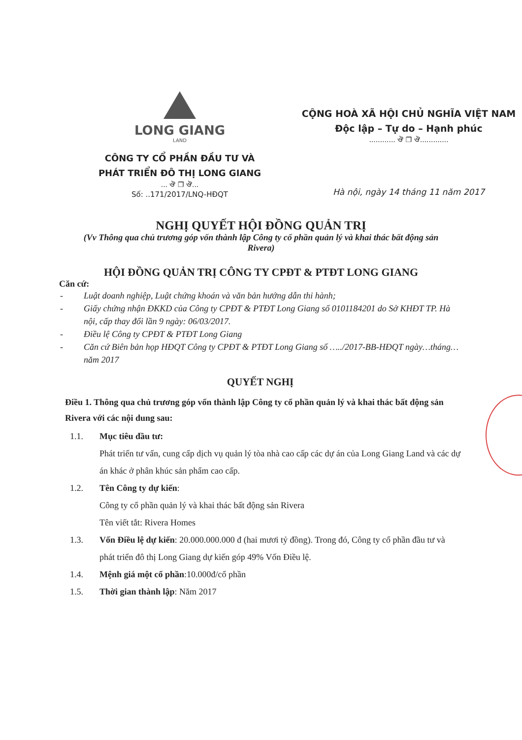LONG GIANG
LAND
CÔNG TY CỔ PHẦN ĐẦU TƯ VÀ
PHÁT TRIỂN ĐÔ THỊ LONG GIANG
... ঔ ❐ ঔ...
Số: ..171/2017/LNQ-HĐQT
CỘNG HOÀ XÃ HỘI CHỦ NGHĨA VIỆT NAM
Độc lập – Tự do – Hạnh phúc
............ ঔ ❐ ঔ.............
Hà nội, ngày 14 tháng 11 năm 2017
NGHỊ QUYẾT HỘI ĐỒNG QUẢN TRỊ
(Vv Thông qua chủ trương góp vốn thành lập Công ty cổ phần quản lý và khai thác bất động sản Rivera)
HỘI ĐỒNG QUẢN TRỊ CÔNG TY CPĐT & PTĐT LONG GIANG
Căn cứ:
- Luật doanh nghiệp, Luật chứng khoán và văn bản hướng dẫn thi hành;
- Giấy chứng nhận ĐKKD của Công ty CPĐT & PTĐT Long Giang số 0101184201 do Sở KHĐT TP. Hà nội, cấp thay đổi lần 9 ngày: 06/03/2017.
- Điều lệ Công ty CPĐT & PTĐT Long Giang
- Căn cứ Biên bản họp HĐQT Công ty CPĐT & PTĐT Long Giang số …../2017-BB-HĐQT ngày…tháng…năm 2017
QUYẾT NGHỊ
Điều 1. Thông qua chủ trương góp vốn thành lập Công ty cổ phần quản lý và khai thác bất động sản Rivera với các nội dung sau:
1.1. Mục tiêu đầu tư:
Phát triển tư vấn, cung cấp dịch vụ quản lý tòa nhà cao cấp các dự án của Long Giang Land và các dự án khác ở phân khúc sản phẩm cao cấp.
1.2. Tên Công ty dự kiến:
Công ty cổ phần quản lý và khai thác bất động sản Rivera
Tên viết tắt: Rivera Homes
1.3. Vốn Điều lệ dự kiến: 20.000.000.000 đ (hai mươi tỷ đồng). Trong đó, Công ty cổ phần đầu tư và phát triển đô thị Long Giang dự kiến góp 49% Vốn Điều lệ.
1.4. Mệnh giá một cổ phần:10.000đ/cổ phần
1.5. Thời gian thành lập: Năm 2017